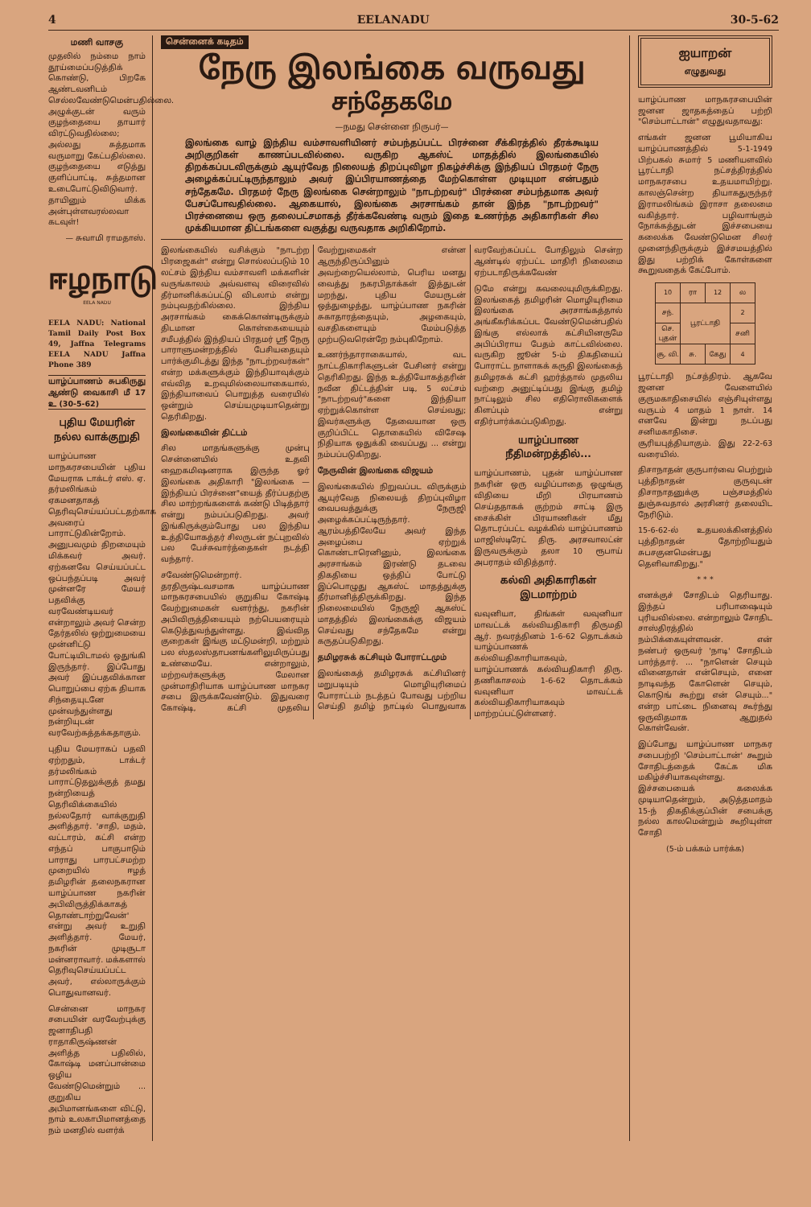4 EELANADU 30-5-62
மணி வாசகு
முதலில் நம்மை நாம் தூய்மைப்படுத்திக் கொண்டு, பிறகே ஆண்டவனிடம் செல்லவேண்டுமென்பதில்லை. அழுக்குடன் வரும் குழந்தையை தாயார் விரட்டுவதில்லை; அல்லது சுத்தமாக வருமாறு கேட்பதில்லை. குழந்தையை எடுத்து குளிப்பாட்டி, சுத்தமான உடைபோட்டுவிடுவார். தாயினும் மிக்க அன்புள்ளவரல்லவா கடவுள்!
— சுவாமி ராமதாஸ்.
ஈழநாடு
EELA NADU
EELA NADU: National Tamil Daily Post Box 49, Jaffna Telegrams EELA NADU Jaffna Phone 389
யாழ்ப்பாணம் சுபகிருது ஆண்டு வைகாசி மீ 17 உ (30-5-62)
புதிய மேயரின் நல்ல வாக்குறுதி
யாழ்ப்பாண மாநகரசபையின் புதிய மேயராக டாக்டர் எஸ். ஏ. தர்மலிங்கம் ஏகமனதாகத் தெரிவுசெய்யப்பட்டதற்காக அவரைப் பாராட்டுகின்றோம். அனுபவமும் திறமையும் மிக்கவர் அவர். ஏற்கனவே செய்யப்பட்ட ஒப்பந்தப்படி அவர் முன்னரே மேயர் பதவிக்கு வரவேண்டியவர் என்றாலும் அவர் சென்ற தேர்தலில் ஒற்றுமையை முன்னிட்டு போட்டியிடாமல் ஒதுங்கி இருந்தார். இப்போது அவர் இப்பதவிக்கான பொறுப்பை ஏற்க தியாக சிந்தையுடனே முன்வந்துள்ளது நன்றியுடன் வரவேற்கத்தக்கதாகும்.
புதிய மேயராகப் பதவி ஏற்றதும், டாக்டர் தர்மலிங்கம் பாராட்டுதலுக்குத் தமது நன்றியைத் தெரிவிக்கையில் நல்லதோர் வாக்குறுதி அளித்தார். 'சாதி, மதம், வட்டாரம், கட்சி என்ற எந்தப் பாகுபாடும் பாராது பாரபட்சமற்ற முறையில் ஈழத் தமிழரின் தலைநகரான யாழ்ப்பாண நகரின் அபிவிருத்திக்காகத் தொண்டாற்றுவேன்' என்று அவர் உறுதி அளித்தார். மேயர், நகரின் முடிசூடா மன்னராவார். மக்களால் தெரிவுசெய்யப்பட்ட அவர், எல்லாருக்கும் பொதுவானவர்.
சென்னை மாநகர சபையின் வரவேற்புக்கு ஜனாதிபதி ராதாகிருஷ்ணன் அளித்த பதிலில், கோஷ்டி மனப்பான்மை ஒழிய வேண்டுமென்றும் ... குறுகிய அபிமானங்களை விட்டு, நாம் உலகாபிமானத்தை நம் மனதில் வளர்க்
சென்னைக் கடிதம்
நேரு இலங்கை வருவது
சந்தேகமே
—நமது சென்னை நிருபர்—
இலங்கை வாழ் இந்திய வம்சாவளியினர் சம்பந்தப்பட்ட பிரச்னை சீக்கிரத்தில் தீரக்கூடிய அறிகுறிகள் காணப்படவில்லை. வருகிற ஆகஸ்ட் மாதத்தில் இலங்கையில் திறக்கப்படவிருக்கும் ஆயுர்வேத நிலையத் திறப்புவிழா நிகழ்ச்சிக்கு இந்தியப் பிரதமர் நேரு அழைக்கப்பட்டிருந்தாலும் அவர் இப்பிரயாணத்தை மேற்கொள்ள முடியுமா என்பதும் சந்தேகமே. பிரதமர் நேரு இலங்கை சென்றாலும் "நாடற்றவர்" பிரச்னை சம்பந்தமாக அவர் பேசப்போவதில்லை. ஆகையால், இலங்கை அரசாங்கம் தான் இந்த "நாடற்றவர்" பிரச்னையை ஒரு தலைபட்சமாகத் தீர்க்கவேண்டி வரும் இதை உணர்ந்த அதிகாரிகள் சில முக்கியமான திட்டங்களை வகுத்து வருவதாக அறிகிறோம்.
இலங்கையில் வசிக்கும் "நாடற்ற பிரஜைகள்" என்று சொல்லப்படும் 10 லட்சம் இந்திய வம்சாவளி மக்களின் வருங்காலம் அவ்வளவு விரைவில் தீர்மானிக்கப்பட்டு விடலாம் என்று நம்புவதற்கில்லை. இந்திய அரசாங்கம் கைக்கொண்டிருக்கும் திடமான கொள்கையையும் சமீபத்தில் இந்தியப் பிரதமர் ஸ்ரீ நேரு பாராளுமன்றத்தில் பேசியதையும் பார்க்குமிடத்து இந்த "நாடற்றவர்கள்" என்ற மக்களுக்கும் இந்தியாவுக்கும் எவ்வித உறவுமில்லையாகையால், இந்தியாவைப் பொறுத்த வரையில் ஒன்றும் செய்யமுடியாதென்று தெரிகிறது.
இலங்கையின் திட்டம்
சில மாதங்களுக்கு முன்பு சென்னையில் உதவி ஹைகமிஷனராக இருந்த ஓர் இலங்கை அதிகாரி "இலங்கை — இந்தியப் பிரச்னை"யைத் தீர்ப்பதற்கு சில மாற்றங்களைக் கண்டு பிடித்தார் என்று நம்பப்படுகிறது. அவர் இங்கிருக்கும்போது பல இந்திய உத்தியோகத்தர் சிலருடன் நட்புறவில் பல பேச்சுவார்த்தைகள் நடத்தி வந்தார்.
சவேண்டுமென்றார். தரதிருஷ்டவசமாக யாழ்ப்பாண மாநகரசபையில் குறுகிய கோஷ்டி வேற்றுமைகள் வளர்ந்து, நகரின் அபிவிருத்தியையும் நற்பெயரையும் கெடுத்துவந்துள்ளது. இவ்வித குறைகள் இங்கு மட்டுமன்றி, மற்றும் பல ஸ்தலஸ்தாபனங்களிலுமிருப்பது உண்மையே. என்றாலும், மற்றவர்களுக்கு மேலான முன்மாதிரியாக யாழ்ப்பாண மாநகர சபை இருக்கவேண்டும். இதுவரை கோஷ்டி, கட்சி முதலிய வேற்றுமைகள் என்ன ஆருந்திருப்பினும் அவற்றையெல்லாம், பெரிய மனது வைத்து நகரபிதாக்கள் இத்துடன் மறந்து, புதிய மேயருடன் ஒத்துழைத்து, யாழ்ப்பாண நகரின் சுகாதாரத்தையும், அழகையும், வசதிகளையும் மேம்படுத்த முற்படுவரென்றே நம்புகிறோம்.
உணர்ந்தாராகையால், வட நாட்டதிகாரிகளுடன் பேசினர் என்று தெரிகிறது. இந்த உத்தியோகத்தரின் நவீன திட்டத்தின் படி, 5 லட்சம் "நாடற்றவர்"களை இந்தியா ஏற்றுக்கொள்ள செய்வது; இவர்களுக்கு தேவையான ஒரு குறிப்பிட்ட தொகையில் விசேஷ நிதியாக ஒதுக்கி வைப்பது ... என்று நம்பப்படுகிறது.
நேருவின் இலங்கை விஜயம்
இலங்கையில் நிறுவப்பட விருக்கும் ஆயுர்வேத நிலையத் திறப்புவிழா வைபவத்துக்கு நேருஜி அழைக்கப்பட்டிருந்தார். ஆரம்பத்திலேயே அவர் இந்த அழைப்பை ஏற்றுக் கொண்டாரெனினும், இலங்கை அரசாங்கம் இரண்டு தடவை திகதியை ஒத்திப் போட்டு இப்பொழுது ஆகஸ்ட் மாதத்துக்கு தீர்மானித்திருக்கிறது. இந்த நிலைமையில் நேருஜி ஆகஸ்ட் மாதத்தில் இலங்கைக்கு விஜயம் செய்வது சந்தேகமே என்று கருதப்படுகிறது.
தமிழரசுக் கட்சியும் போராட்டமும்
இலங்கைத் தமிழரசுக் கட்சியினர் மறுபடியும் மொழியுரிமைப் போராட்டம் நடத்தப் போவது பற்றிய செய்தி தமிழ் நாட்டில் பொதுவாக வரவேற்கப்பட்ட போதிலும் சென்ற ஆண்டில் ஏற்பட்ட மாதிரி நிலைமை ஏற்படாதிருக்கவேண்
டுமே என்று கவலையுமிருக்கிறது. இலங்கைத் தமிழரின் மொழியுரிமை இலங்கை அரசாங்கத்தால் அங்கீகரிக்கப்பட வேண்டுமென்பதில் இங்கு எல்லாக் கட்சியினருமே அபிப்பிராய பேதம் காட்டவில்லை. வருகிற ஜூன் 5-ம் திகதியைப் போராட்ட நாளாகக் கருதி இலங்கைத் தமிழரசுக் கட்சி ஹர்த்தால் முதலிய வற்றை அனுட்டிப்பது இங்கு தமிழ் நாட்டிலும் சில எதிரொலிகளைக் கிளப்பும் என்று எதிர்பார்க்கப்படுகிறது.
யாழ்ப்பாண நீதிமன்றத்தில்...
யாழ்ப்பாணம், புதன் யாழ்ப்பாண நகரின் ஒரு வழிப்பாதை ஒழுங்கு விதியை மீறி பிரயாணம் செய்ததாகக் குற்றம் சாட்டி இரு சைக்கிள் பிரயாணிகள் மீது தொடரப்பட்ட வழக்கில் யாழ்ப்பாணம் மாஜிஸ்டிரேட் திரு. அரசவாலட்ன் இருவருக்கும் தலா 10 ரூபாய் அபராதம் விதித்தார்.
கல்வி அதிகாரிகள் இடமாற்றம்
வவுனியா, திங்கள் வவுனியா மாவட்டக் கல்வியதிகாரி திருமதி ஆர். நவரத்தினம் 1-6-62 தொடக்கம் யாழ்ப்பாணக் கல்வியதிகாரியாகவும், யாழ்ப்பாணக் கல்வியதிகாரி திரு. தணிகாசலம் 1-6-62 தொடக்கம் வவுனியா மாவட்டக் கல்வியதிகாரியாகவும் மாற்றப்பட்டுள்ளனர்.
ஐயாறன்
எழுதுவது
யாழ்ப்பாண மாநகரசபையின் ஜனன ஜாதகத்தைப் பற்றி "செம்பாட்டான்" எழுதுவதாவது:
எங்கள் ஜனன பூமியாகிய யாழ்ப்பாணத்தில் 5-1-1949 பிற்பகல் சுமார் 5 மணியளவில் பூரட்டாதி நட்சத்திரத்தில் மாநகரசபை உதயமாயிற்று. காலஞ்சென்ற தியாகதுருந்தர் இராமலிங்கம் இராசா தலைமை வகித்தார். பழிவாங்கும் நோக்கத்துடன் இச்சபையை கலைக்க வேண்டுமென சிலர் முனைந்திருக்கும் இச்சமயத்தில் இது பற்றிக் கோள்களை கூறுவதைக் கேட்போம்.
| 10 | ரா | 12 | ல |
| சந். | பூரட்டாதி | | 2 |
| செ. புதன் | | | சனி |
| சூ. வி. | சு. | கேது | 4 |
பூரட்டாதி நட்சத்திரம். ஆகவே ஜனன வேளையில் குருமகாதிசையில் எஞ்சியுள்ளது வருடம் 4 மாதம் 1 நாள். 14 எனவே இன்று நடப்பது சனிமகாதிசை. சூரியபுத்தியாகும். இது 22-2-63 வரையில்.
திசாநாதன் குருபார்வை பெற்றும் புத்திநாதன் குருவுடன் திசாநாதனுக்கு பஞ்சமத்தில் துஞ்சுவதால் அரசினர் தலையிட நேரிடும்.
15-6-62-ல் உதயலக்கினத்தில் புத்திநாதன் தோற்றியதும் சுபசகுனமென்பது தெளிவாகிறது."
* * *
எனக்குச் சோதிடம் தெரியாது. இந்தப் பரிபாஷையும் புரியவில்லை. என்றாலும் சோதிட சாஸ்திரத்தில் நம்பிக்கையுள்ளவன். என் நண்பர் ஒருவர் 'நாடி' சோதிடம் பார்த்தார். ... "நாளென் செயும் வினைதான் என்செயும், எனை நாடிவந்த கோளென் செயும், கொடுங் கூற்று என் செயும்..." என்ற பாட்டை நினைவு கூர்ந்து ஒருவிதமாக ஆறுதல் கொள்வேன்.
இப்போது யாழ்ப்பாண மாநகர சபைபற்றி 'செம்பாட்டான்' கூறும் சோதிடத்தைக் கேட்க மிக மகிழ்ச்சியாகவுள்ளது. இச்சபையைக் கலைக்க முடியாதென்றும், அடுத்தமாதம் 15-ந் திகதிக்குப்பின் சபைக்கு நல்ல காலமென்றும் கூறியுள்ள சோதி
(5-ம் பக்கம் பார்க்க)